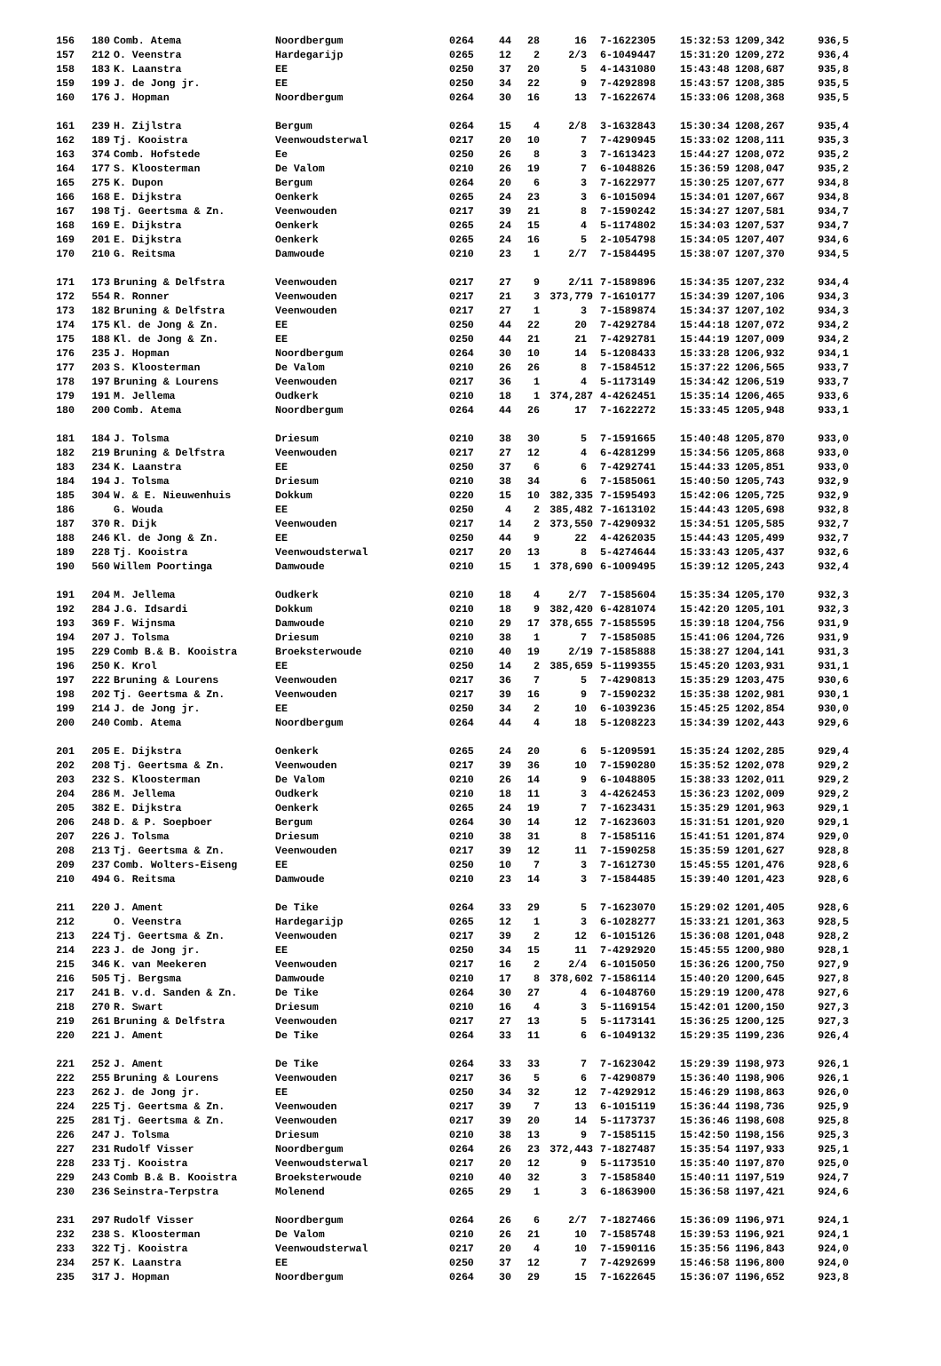| 156 | 180 | Comb. Atema | Noordbergum | 0264 | 44 | 28 | 16 | 7-1622305 | 15:32:53 | 1209,342 | 936,5 |
| 157 | 212 | O. Veenstra | Hardegarijp | 0265 | 12 | 2 | 2/3 | 6-1049447 | 15:31:20 | 1209,272 | 936,4 |
| 158 | 183 | K. Laanstra | EE | 0250 | 37 | 20 | 5 | 4-1431080 | 15:43:48 | 1208,687 | 935,8 |
| 159 | 199 | J. de Jong jr. | EE | 0250 | 34 | 22 | 9 | 7-4292898 | 15:43:57 | 1208,385 | 935,5 |
| 160 | 176 | J. Hopman | Noordbergum | 0264 | 30 | 16 | 13 | 7-1622674 | 15:33:06 | 1208,368 | 935,5 |
| 161 | 239 | H. Zijlstra | Bergum | 0264 | 15 | 4 | 2/8 | 3-1632843 | 15:30:34 | 1208,267 | 935,4 |
| 162 | 189 | Tj. Kooistra | Veenwoudsterwal | 0217 | 20 | 10 | 7 | 7-4290945 | 15:33:02 | 1208,111 | 935,3 |
| 163 | 374 | Comb. Hofstede | Ee | 0250 | 26 | 8 | 3 | 7-1613423 | 15:44:27 | 1208,072 | 935,2 |
| 164 | 177 | S. Kloosterman | De Valom | 0210 | 26 | 19 | 7 | 6-1048826 | 15:36:59 | 1208,047 | 935,2 |
| 165 | 275 | K. Dupon | Bergum | 0264 | 20 | 6 | 3 | 7-1622977 | 15:30:25 | 1207,677 | 934,8 |
| 166 | 168 | E. Dijkstra | Oenkerk | 0265 | 24 | 23 | 3 | 6-1015094 | 15:34:01 | 1207,667 | 934,8 |
| 167 | 198 | Tj. Geertsma & Zn. | Veenwouden | 0217 | 39 | 21 | 8 | 7-1590242 | 15:34:27 | 1207,581 | 934,7 |
| 168 | 169 | E. Dijkstra | Oenkerk | 0265 | 24 | 15 | 4 | 5-1174802 | 15:34:03 | 1207,537 | 934,7 |
| 169 | 201 | E. Dijkstra | Oenkerk | 0265 | 24 | 16 | 5 | 2-1054798 | 15:34:05 | 1207,407 | 934,6 |
| 170 | 210 | G. Reitsma | Damwoude | 0210 | 23 | 1 | 2/7 | 7-1584495 | 15:38:07 | 1207,370 | 934,5 |
| 171 | 173 | Bruning & Delfstra | Veenwouden | 0217 | 27 | 9 | 2/11 | 7-1589896 | 15:34:35 | 1207,232 | 934,4 |
| 172 | 554 | R. Ronner | Veenwouden | 0217 | 21 | 3 | 373,779 | 7-1610177 | 15:34:39 | 1207,106 | 934,3 |
| 173 | 182 | Bruning & Delfstra | Veenwouden | 0217 | 27 | 1 | 3 | 7-1589874 | 15:34:37 | 1207,102 | 934,3 |
| 174 | 175 | Kl. de Jong & Zn. | EE | 0250 | 44 | 22 | 20 | 7-4292784 | 15:44:18 | 1207,072 | 934,2 |
| 175 | 188 | Kl. de Jong & Zn. | EE | 0250 | 44 | 21 | 21 | 7-4292781 | 15:44:19 | 1207,009 | 934,2 |
| 176 | 235 | J. Hopman | Noordbergum | 0264 | 30 | 10 | 14 | 5-1208433 | 15:33:28 | 1206,932 | 934,1 |
| 177 | 203 | S. Kloosterman | De Valom | 0210 | 26 | 26 | 8 | 7-1584512 | 15:37:22 | 1206,565 | 933,7 |
| 178 | 197 | Bruning & Lourens | Veenwouden | 0217 | 36 | 1 | 4 | 5-1173149 | 15:34:42 | 1206,519 | 933,7 |
| 179 | 191 | M. Jellema | Oudkerk | 0210 | 18 | 1 | 374,287 | 4-4262451 | 15:35:14 | 1206,465 | 933,6 |
| 180 | 200 | Comb. Atema | Noordbergum | 0264 | 44 | 26 | 17 | 7-1622272 | 15:33:45 | 1205,948 | 933,1 |
| 181 | 184 | J. Tolsma | Driesum | 0210 | 38 | 30 | 5 | 7-1591665 | 15:40:48 | 1205,870 | 933,0 |
| 182 | 219 | Bruning & Delfstra | Veenwouden | 0217 | 27 | 12 | 4 | 6-4281299 | 15:34:56 | 1205,868 | 933,0 |
| 183 | 234 | K. Laanstra | EE | 0250 | 37 | 6 | 6 | 7-4292741 | 15:44:33 | 1205,851 | 933,0 |
| 184 | 194 | J. Tolsma | Driesum | 0210 | 38 | 34 | 6 | 7-1585061 | 15:40:50 | 1205,743 | 932,9 |
| 185 | 304 | W. & E. Nieuwenhuis | Dokkum | 0220 | 15 | 10 | 382,335 | 7-1595493 | 15:42:06 | 1205,725 | 932,9 |
| 186 | | G. Wouda | EE | 0250 | 4 | 2 | 385,482 | 7-1613102 | 15:44:43 | 1205,698 | 932,8 |
| 187 | 370 | R. Dijk | Veenwouden | 0217 | 14 | 2 | 373,550 | 7-4290932 | 15:34:51 | 1205,585 | 932,7 |
| 188 | 246 | Kl. de Jong & Zn. | EE | 0250 | 44 | 9 | 22 | 4-4262035 | 15:44:43 | 1205,499 | 932,7 |
| 189 | 228 | Tj. Kooistra | Veenwoudsterwal | 0217 | 20 | 13 | 8 | 5-4274644 | 15:33:43 | 1205,437 | 932,6 |
| 190 | 560 | Willem Poortinga | Damwoude | 0210 | 15 | 1 | 378,690 | 6-1009495 | 15:39:12 | 1205,243 | 932,4 |
| 191 | 204 | M. Jellema | Oudkerk | 0210 | 18 | 4 | 2/7 | 7-1585604 | 15:35:34 | 1205,170 | 932,3 |
| 192 | 284 | J.G. Idsardi | Dokkum | 0210 | 18 | 9 | 382,420 | 6-4281074 | 15:42:20 | 1205,101 | 932,3 |
| 193 | 369 | F. Wijnsma | Damwoude | 0210 | 29 | 17 | 378,655 | 7-1585595 | 15:39:18 | 1204,756 | 931,9 |
| 194 | 207 | J. Tolsma | Driesum | 0210 | 38 | 1 | 7 | 7-1585085 | 15:41:06 | 1204,726 | 931,9 |
| 195 | 229 | Comb B.& B. Kooistra | Broeksterwoude | 0210 | 40 | 19 | 2/19 | 7-1585888 | 15:38:27 | 1204,141 | 931,3 |
| 196 | 250 | K. Krol | EE | 0250 | 14 | 2 | 385,659 | 5-1199355 | 15:45:20 | 1203,931 | 931,1 |
| 197 | 222 | Bruning & Lourens | Veenwouden | 0217 | 36 | 7 | 5 | 7-4290813 | 15:35:29 | 1203,475 | 930,6 |
| 198 | 202 | Tj. Geertsma & Zn. | Veenwouden | 0217 | 39 | 16 | 9 | 7-1590232 | 15:35:38 | 1202,981 | 930,1 |
| 199 | 214 | J. de Jong jr. | EE | 0250 | 34 | 2 | 10 | 6-1039236 | 15:45:25 | 1202,854 | 930,0 |
| 200 | 240 | Comb. Atema | Noordbergum | 0264 | 44 | 4 | 18 | 5-1208223 | 15:34:39 | 1202,443 | 929,6 |
| 201 | 205 | E. Dijkstra | Oenkerk | 0265 | 24 | 20 | 6 | 5-1209591 | 15:35:24 | 1202,285 | 929,4 |
| 202 | 208 | Tj. Geertsma & Zn. | Veenwouden | 0217 | 39 | 36 | 10 | 7-1590280 | 15:35:52 | 1202,078 | 929,2 |
| 203 | 232 | S. Kloosterman | De Valom | 0210 | 26 | 14 | 9 | 6-1048805 | 15:38:33 | 1202,011 | 929,2 |
| 204 | 286 | M. Jellema | Oudkerk | 0210 | 18 | 11 | 3 | 4-4262453 | 15:36:23 | 1202,009 | 929,2 |
| 205 | 382 | E. Dijkstra | Oenkerk | 0265 | 24 | 19 | 7 | 7-1623431 | 15:35:29 | 1201,963 | 929,1 |
| 206 | 248 | D. & P. Soepboer | Bergum | 0264 | 30 | 14 | 12 | 7-1623603 | 15:31:51 | 1201,920 | 929,1 |
| 207 | 226 | J. Tolsma | Driesum | 0210 | 38 | 31 | 8 | 7-1585116 | 15:41:51 | 1201,874 | 929,0 |
| 208 | 213 | Tj. Geertsma & Zn. | Veenwouden | 0217 | 39 | 12 | 11 | 7-1590258 | 15:35:59 | 1201,627 | 928,8 |
| 209 | 237 | Comb. Wolters-Eiseng | EE | 0250 | 10 | 7 | 3 | 7-1612730 | 15:45:55 | 1201,476 | 928,6 |
| 210 | 494 | G. Reitsma | Damwoude | 0210 | 23 | 14 | 3 | 7-1584485 | 15:39:40 | 1201,423 | 928,6 |
| 211 | 220 | J. Ament | De Tike | 0264 | 33 | 29 | 5 | 7-1623070 | 15:29:02 | 1201,405 | 928,6 |
| 212 | | O. Veenstra | Hardegarijp | 0265 | 12 | 1 | 3 | 6-1028277 | 15:33:21 | 1201,363 | 928,5 |
| 213 | 224 | Tj. Geertsma & Zn. | Veenwouden | 0217 | 39 | 2 | 12 | 6-1015126 | 15:36:08 | 1201,048 | 928,2 |
| 214 | 223 | J. de Jong jr. | EE | 0250 | 34 | 15 | 11 | 7-4292920 | 15:45:55 | 1200,980 | 928,1 |
| 215 | 346 | K. van Meekeren | Veenwouden | 0217 | 16 | 2 | 2/4 | 6-1015050 | 15:36:26 | 1200,750 | 927,9 |
| 216 | 505 | Tj. Bergsma | Damwoude | 0210 | 17 | 8 | 378,602 | 7-1586114 | 15:40:20 | 1200,645 | 927,8 |
| 217 | 241 | B. v.d. Sanden & Zn. | De Tike | 0264 | 30 | 27 | 4 | 6-1048760 | 15:29:19 | 1200,478 | 927,6 |
| 218 | 270 | R. Swart | Driesum | 0210 | 16 | 4 | 3 | 5-1169154 | 15:42:01 | 1200,150 | 927,3 |
| 219 | 261 | Bruning & Delfstra | Veenwouden | 0217 | 27 | 13 | 5 | 5-1173141 | 15:36:25 | 1200,125 | 927,3 |
| 220 | 221 | J. Ament | De Tike | 0264 | 33 | 11 | 6 | 6-1049132 | 15:29:35 | 1199,236 | 926,4 |
| 221 | 252 | J. Ament | De Tike | 0264 | 33 | 33 | 7 | 7-1623042 | 15:29:39 | 1198,973 | 926,1 |
| 222 | 255 | Bruning & Lourens | Veenwouden | 0217 | 36 | 5 | 6 | 7-4290879 | 15:36:40 | 1198,906 | 926,1 |
| 223 | 262 | J. de Jong jr. | EE | 0250 | 34 | 32 | 12 | 7-4292912 | 15:46:29 | 1198,863 | 926,0 |
| 224 | 225 | Tj. Geertsma & Zn. | Veenwouden | 0217 | 39 | 7 | 13 | 6-1015119 | 15:36:44 | 1198,736 | 925,9 |
| 225 | 281 | Tj. Geertsma & Zn. | Veenwouden | 0217 | 39 | 20 | 14 | 5-1173737 | 15:36:46 | 1198,608 | 925,8 |
| 226 | 247 | J. Tolsma | Driesum | 0210 | 38 | 13 | 9 | 7-1585115 | 15:42:50 | 1198,156 | 925,3 |
| 227 | 231 | Rudolf Visser | Noordbergum | 0264 | 26 | 23 | 372,443 | 7-1827487 | 15:35:54 | 1197,933 | 925,1 |
| 228 | 233 | Tj. Kooistra | Veenwoudsterwal | 0217 | 20 | 12 | 9 | 5-1173510 | 15:35:40 | 1197,870 | 925,0 |
| 229 | 243 | Comb B.& B. Kooistra | Broeksterwoude | 0210 | 40 | 32 | 3 | 7-1585840 | 15:40:11 | 1197,519 | 924,7 |
| 230 | 236 | Seinstra-Terpstra | Molenend | 0265 | 29 | 1 | 3 | 6-1863900 | 15:36:58 | 1197,421 | 924,6 |
| 231 | 297 | Rudolf Visser | Noordbergum | 0264 | 26 | 6 | 2/7 | 7-1827466 | 15:36:09 | 1196,971 | 924,1 |
| 232 | 238 | S. Kloosterman | De Valom | 0210 | 26 | 21 | 10 | 7-1585748 | 15:39:53 | 1196,921 | 924,1 |
| 233 | 322 | Tj. Kooistra | Veenwoudsterwal | 0217 | 20 | 4 | 10 | 7-1590116 | 15:35:56 | 1196,843 | 924,0 |
| 234 | 257 | K. Laanstra | EE | 0250 | 37 | 12 | 7 | 7-4292699 | 15:46:58 | 1196,800 | 924,0 |
| 235 | 317 | J. Hopman | Noordbergum | 0264 | 30 | 29 | 15 | 7-1622645 | 15:36:07 | 1196,652 | 923,8 |